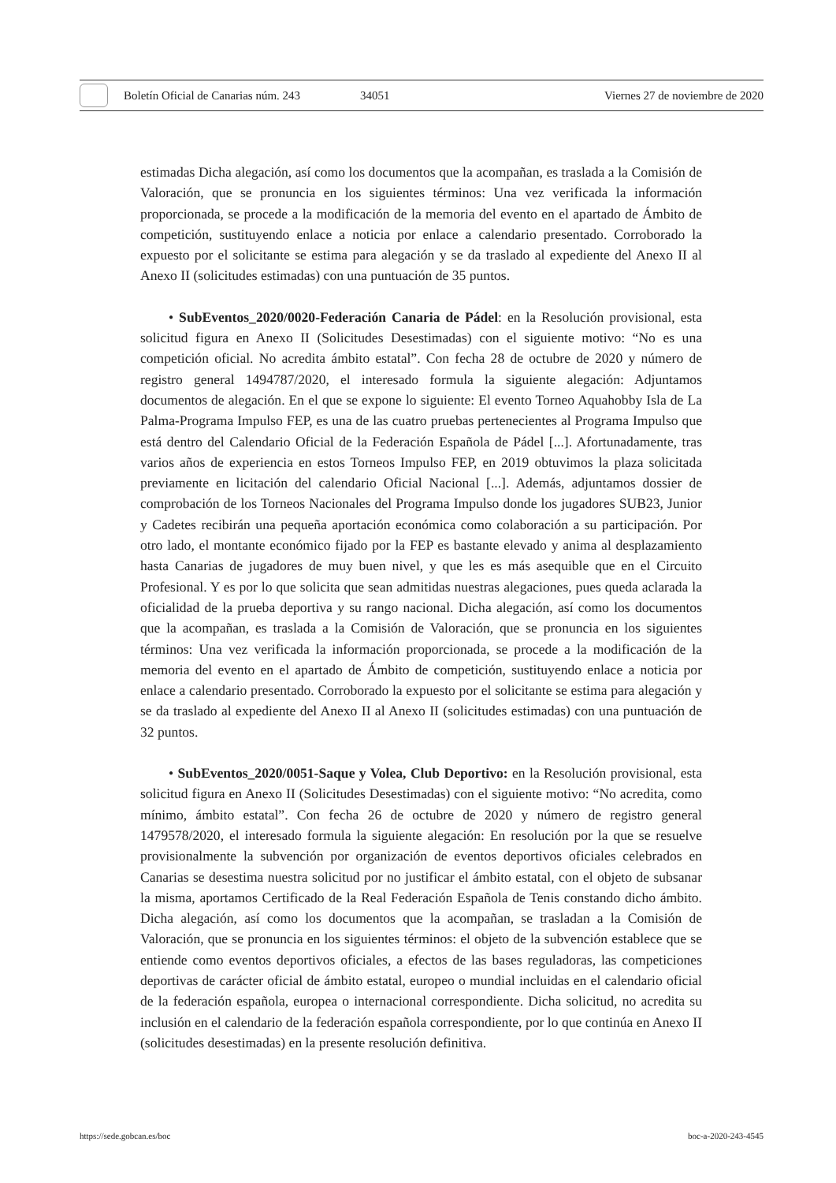Boletín Oficial de Canarias núm. 243 34051 Viernes 27 de noviembre de 2020
estimadas Dicha alegación, así como los documentos que la acompañan, es traslada a la Comisión de Valoración, que se pronuncia en los siguientes términos: Una vez verificada la información proporcionada, se procede a la modificación de la memoria del evento en el apartado de Ámbito de competición, sustituyendo enlace a noticia por enlace a calendario presentado. Corroborado la expuesto por el solicitante se estima para alegación y se da traslado al expediente del Anexo II al Anexo II (solicitudes estimadas) con una puntuación de 35 puntos.
• SubEventos_2020/0020-Federación Canaria de Pádel: en la Resolución provisional, esta solicitud figura en Anexo II (Solicitudes Desestimadas) con el siguiente motivo: “No es una competición oficial. No acredita ámbito estatal”. Con fecha 28 de octubre de 2020 y número de registro general 1494787/2020, el interesado formula la siguiente alegación: Adjuntamos documentos de alegación. En el que se expone lo siguiente: El evento Torneo Aquahobby Isla de La Palma-Programa Impulso FEP, es una de las cuatro pruebas pertenecientes al Programa Impulso que está dentro del Calendario Oficial de la Federación Española de Pádel [...]. Afortunadamente, tras varios años de experiencia en estos Torneos Impulso FEP, en 2019 obtuvimos la plaza solicitada previamente en licitación del calendario Oficial Nacional [...]. Además, adjuntamos dossier de comprobación de los Torneos Nacionales del Programa Impulso donde los jugadores SUB23, Junior y Cadetes recibirán una pequeña aportación económica como colaboración a su participación. Por otro lado, el montante económico fijado por la FEP es bastante elevado y anima al desplazamiento hasta Canarias de jugadores de muy buen nivel, y que les es más asequible que en el Circuito Profesional. Y es por lo que solicita que sean admitidas nuestras alegaciones, pues queda aclarada la oficialidad de la prueba deportiva y su rango nacional. Dicha alegación, así como los documentos que la acompañan, es traslada a la Comisión de Valoración, que se pronuncia en los siguientes términos: Una vez verificada la información proporcionada, se procede a la modificación de la memoria del evento en el apartado de Ámbito de competición, sustituyendo enlace a noticia por enlace a calendario presentado. Corroborado la expuesto por el solicitante se estima para alegación y se da traslado al expediente del Anexo II al Anexo II (solicitudes estimadas) con una puntuación de 32 puntos.
• SubEventos_2020/0051-Saque y Volea, Club Deportivo: en la Resolución provisional, esta solicitud figura en Anexo II (Solicitudes Desestimadas) con el siguiente motivo: “No acredita, como mínimo, ámbito estatal”. Con fecha 26 de octubre de 2020 y número de registro general 1479578/2020, el interesado formula la siguiente alegación: En resolución por la que se resuelve provisionalmente la subvención por organización de eventos deportivos oficiales celebrados en Canarias se desestima nuestra solicitud por no justificar el ámbito estatal, con el objeto de subsanar la misma, aportamos Certificado de la Real Federación Española de Tenis constando dicho ámbito. Dicha alegación, así como los documentos que la acompañan, se trasladan a la Comisión de Valoración, que se pronuncia en los siguientes términos: el objeto de la subvención establece que se entiende como eventos deportivos oficiales, a efectos de las bases reguladoras, las competiciones deportivas de carácter oficial de ámbito estatal, europeo o mundial incluidas en el calendario oficial de la federación española, europea o internacional correspondiente. Dicha solicitud, no acredita su inclusión en el calendario de la federación española correspondiente, por lo que continúa en Anexo II (solicitudes desestimadas) en la presente resolución definitiva.
https://sede.gobcan.es/boc boc-a-2020-243-4545